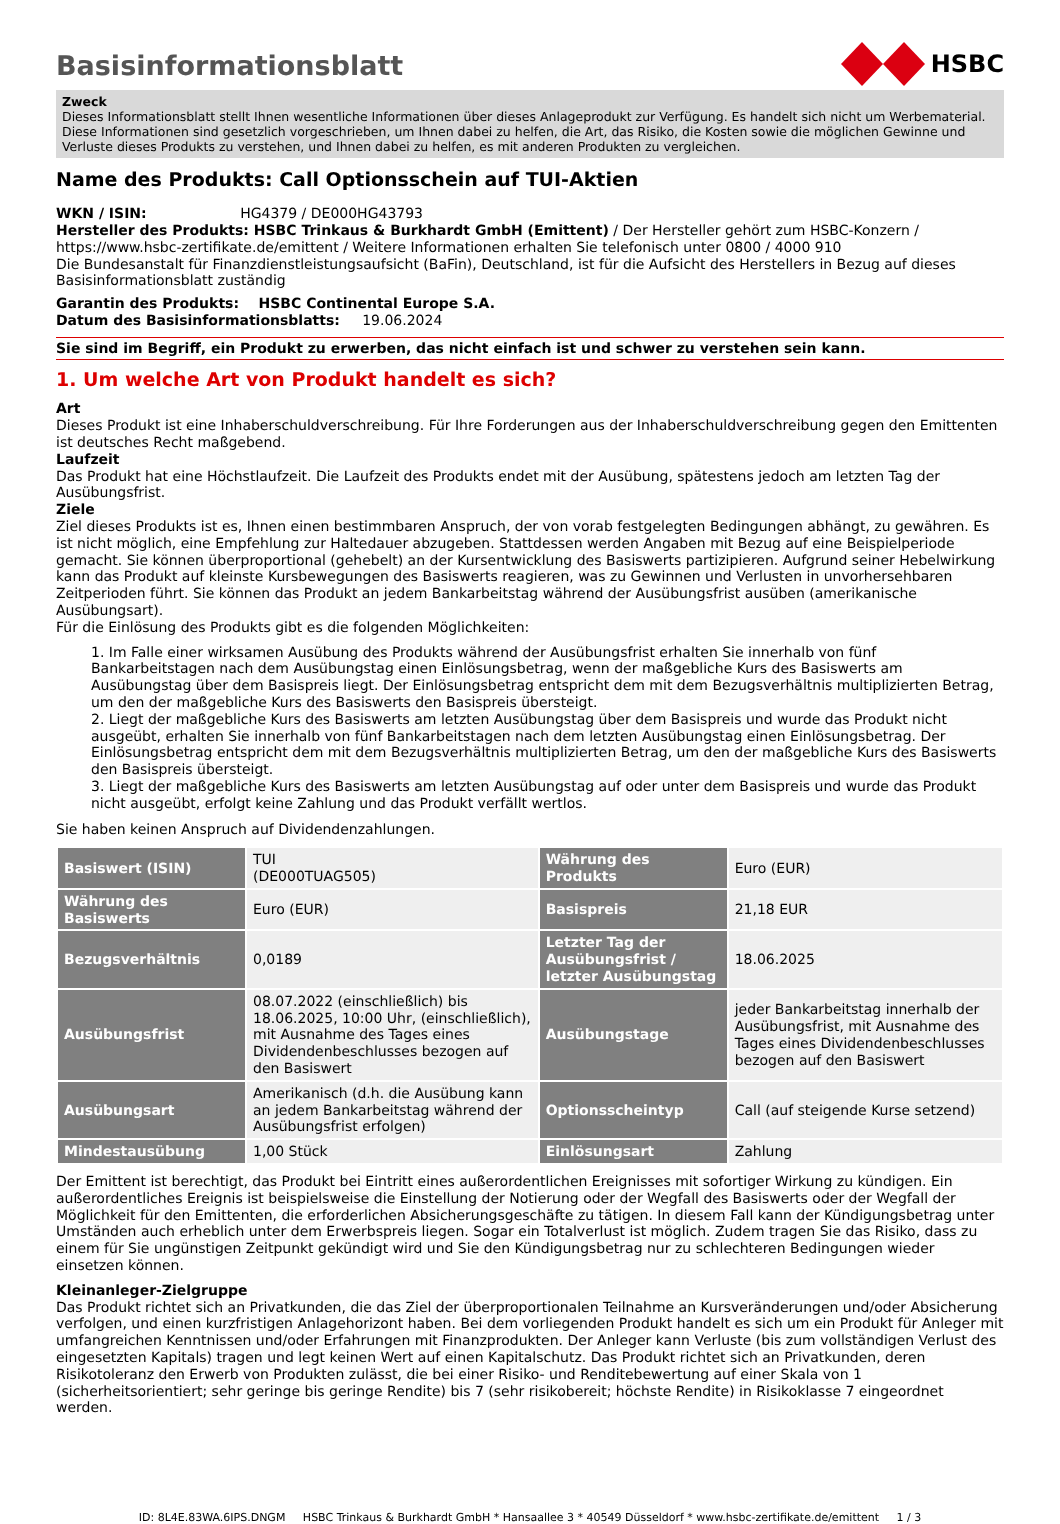Basisinformationsblatt
HSBC
Zweck
Dieses Informationsblatt stellt Ihnen wesentliche Informationen über dieses Anlageprodukt zur Verfügung. Es handelt sich nicht um Werbematerial. Diese Informationen sind gesetzlich vorgeschrieben, um Ihnen dabei zu helfen, die Art, das Risiko, die Kosten sowie die möglichen Gewinne und Verluste dieses Produkts zu verstehen, und Ihnen dabei zu helfen, es mit anderen Produkten zu vergleichen.
Name des Produkts: Call Optionsschein auf TUI-Aktien
WKN / ISIN: HG4379 / DE000HG43793
Hersteller des Produkts: HSBC Trinkaus & Burkhardt GmbH (Emittent) / Der Hersteller gehört zum HSBC-Konzern / https://www.hsbc-zertifikate.de/emittent / Weitere Informationen erhalten Sie telefonisch unter 0800 / 4000 910
Die Bundesanstalt für Finanzdienstleistungsaufsicht (BaFin), Deutschland, ist für die Aufsicht des Herstellers in Bezug auf dieses Basisinformationsblatt zuständig
Garantin des Produkts: HSBC Continental Europe S.A.
Datum des Basisinformationsblatts: 19.06.2024
Sie sind im Begriff, ein Produkt zu erwerben, das nicht einfach ist und schwer zu verstehen sein kann.
1. Um welche Art von Produkt handelt es sich?
Art
Dieses Produkt ist eine Inhaberschuldverschreibung. Für Ihre Forderungen aus der Inhaberschuldverschreibung gegen den Emittenten ist deutsches Recht maßgebend.
Laufzeit
Das Produkt hat eine Höchstlaufzeit. Die Laufzeit des Produkts endet mit der Ausübung, spätestens jedoch am letzten Tag der Ausübungsfrist.
Ziele
Ziel dieses Produkts ist es, Ihnen einen bestimmbaren Anspruch, der von vorab festgelegten Bedingungen abhängt, zu gewähren. Es ist nicht möglich, eine Empfehlung zur Haltedauer abzugeben. Stattdessen werden Angaben mit Bezug auf eine Beispielperiode gemacht. Sie können überproportional (gehebelt) an der Kursentwicklung des Basiswerts partizipieren. Aufgrund seiner Hebelwirkung kann das Produkt auf kleinste Kursbewegungen des Basiswerts reagieren, was zu Gewinnen und Verlusten in unvorhersehbaren Zeitperioden führt. Sie können das Produkt an jedem Bankarbeitstag während der Ausübungsfrist ausüben (amerikanische Ausübungsart).
Für die Einlösung des Produkts gibt es die folgenden Möglichkeiten:
1. Im Falle einer wirksamen Ausübung des Produkts während der Ausübungsfrist erhalten Sie innerhalb von fünf Bankarbeitstagen nach dem Ausübungstag einen Einlösungsbetrag, wenn der maßgebliche Kurs des Basiswerts am Ausübungstag über dem Basispreis liegt. Der Einlösungsbetrag entspricht dem mit dem Bezugsverhältnis multiplizierten Betrag, um den der maßgebliche Kurs des Basiswerts den Basispreis übersteigt.
2. Liegt der maßgebliche Kurs des Basiswerts am letzten Ausübungstag über dem Basispreis und wurde das Produkt nicht ausgeübt, erhalten Sie innerhalb von fünf Bankarbeitstagen nach dem letzten Ausübungstag einen Einlösungsbetrag. Der Einlösungsbetrag entspricht dem mit dem Bezugsverhältnis multiplizierten Betrag, um den der maßgebliche Kurs des Basiswerts den Basispreis übersteigt.
3. Liegt der maßgebliche Kurs des Basiswerts am letzten Ausübungstag auf oder unter dem Basispreis und wurde das Produkt nicht ausgeübt, erfolgt keine Zahlung und das Produkt verfällt wertlos.
Sie haben keinen Anspruch auf Dividendenzahlungen.
| Basiswert (ISIN) | TUI (DE000TUAG505) | Währung des Produkts | Euro (EUR) |
| Währung des Basiswerts | Euro (EUR) | Basispreis | 21,18 EUR |
| Bezugsverhältnis | 0,0189 | Letzter Tag der Ausübungsfrist / letzter Ausübungstag | 18.06.2025 |
| Ausübungsfrist | 08.07.2022 (einschließlich) bis 18.06.2025, 10:00 Uhr, (einschließlich), mit Ausnahme des Tages eines Dividendenbeschlusses bezogen auf den Basiswert | Ausübungstage | jeder Bankarbeitstag innerhalb der Ausübungsfrist, mit Ausnahme des Tages eines Dividendenbeschlusses bezogen auf den Basiswert |
| Ausübungsart | Amerikanisch (d.h. die Ausübung kann an jedem Bankarbeitstag während der Ausübungsfrist erfolgen) | Optionsscheintyp | Call (auf steigende Kurse setzend) |
| Mindestausübung | 1,00 Stück | Einlösungsart | Zahlung |
Der Emittent ist berechtigt, das Produkt bei Eintritt eines außerordentlichen Ereignisses mit sofortiger Wirkung zu kündigen. Ein außerordentliches Ereignis ist beispielsweise die Einstellung der Notierung oder der Wegfall des Basiswerts oder der Wegfall der Möglichkeit für den Emittenten, die erforderlichen Absicherungsgeschäfte zu tätigen. In diesem Fall kann der Kündigungsbetrag unter Umständen auch erheblich unter dem Erwerbspreis liegen. Sogar ein Totalverlust ist möglich. Zudem tragen Sie das Risiko, dass zu einem für Sie ungünstigen Zeitpunkt gekündigt wird und Sie den Kündigungsbetrag nur zu schlechteren Bedingungen wieder einsetzen können.
Kleinanleger-Zielgruppe
Das Produkt richtet sich an Privatkunden, die das Ziel der überproportionalen Teilnahme an Kursveränderungen und/oder Absicherung verfolgen, und einen kurzfristigen Anlagehorizont haben. Bei dem vorliegenden Produkt handelt es sich um ein Produkt für Anleger mit umfangreichen Kenntnissen und/oder Erfahrungen mit Finanzprodukten. Der Anleger kann Verluste (bis zum vollständigen Verlust des eingesetzten Kapitals) tragen und legt keinen Wert auf einen Kapitalschutz. Das Produkt richtet sich an Privatkunden, deren Risikotoleranz den Erwerb von Produkten zulässt, die bei einer Risiko- und Renditebewertung auf einer Skala von 1 (sicherheitsorientiert; sehr geringe bis geringe Rendite) bis 7 (sehr risikobereit; höchste Rendite) in Risikoklasse 7 eingeordnet werden.
ID: 8L4E.83WA.6IPS.DNGM HSBC Trinkaus & Burkhardt GmbH * Hansaallee 3 * 40549 Düsseldorf * www.hsbc-zertifikate.de/emittent 1 / 3